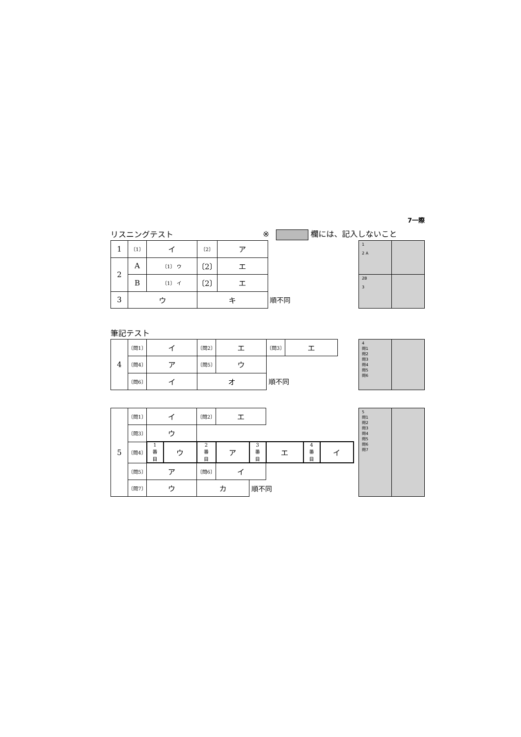7一際
リスニングテスト ※ 欄には、記入しないこと
| 1 | 〔1〕 | イ | 〔2〕 | ア | |
| 2 | A | 〔1〕 ウ | 〔2〕 | エ | |
| | B | 〔1〕 イ | 〔2〕 | エ | |
| 3 | ウ | | キ | | 順不同 |
| 1 2 A | |
| 2B 3 | |
筆記テスト
| 4 | 〔問1〕 | イ | 〔問2〕 | エ | 〔問3〕 | エ |
| | 〔問4〕 | ア | 〔問5〕 | ウ | | |
| | 〔問6〕 | イ | オ | | 順不同 | |
| 4 問1 問2 問3 問4 問5 問6 | |
| 5 | 〔問1〕 | イ | | 〔問2〕 | エ | | | | |
| | 〔問3〕 | ウ | | | | | | | |
| | 〔問4〕 | 1 番 目 | ウ | 2 番 目 | ア | 3 番 目 | エ | 4 番 目 | イ |
| | 〔問5〕 | ア | | 〔問6〕 | イ | | | | |
| | 〔問7〕 | ウ | | カ | | 順不同 | | | |
| 5 問1 問2 問3 問4 問5 問6 問7 | |